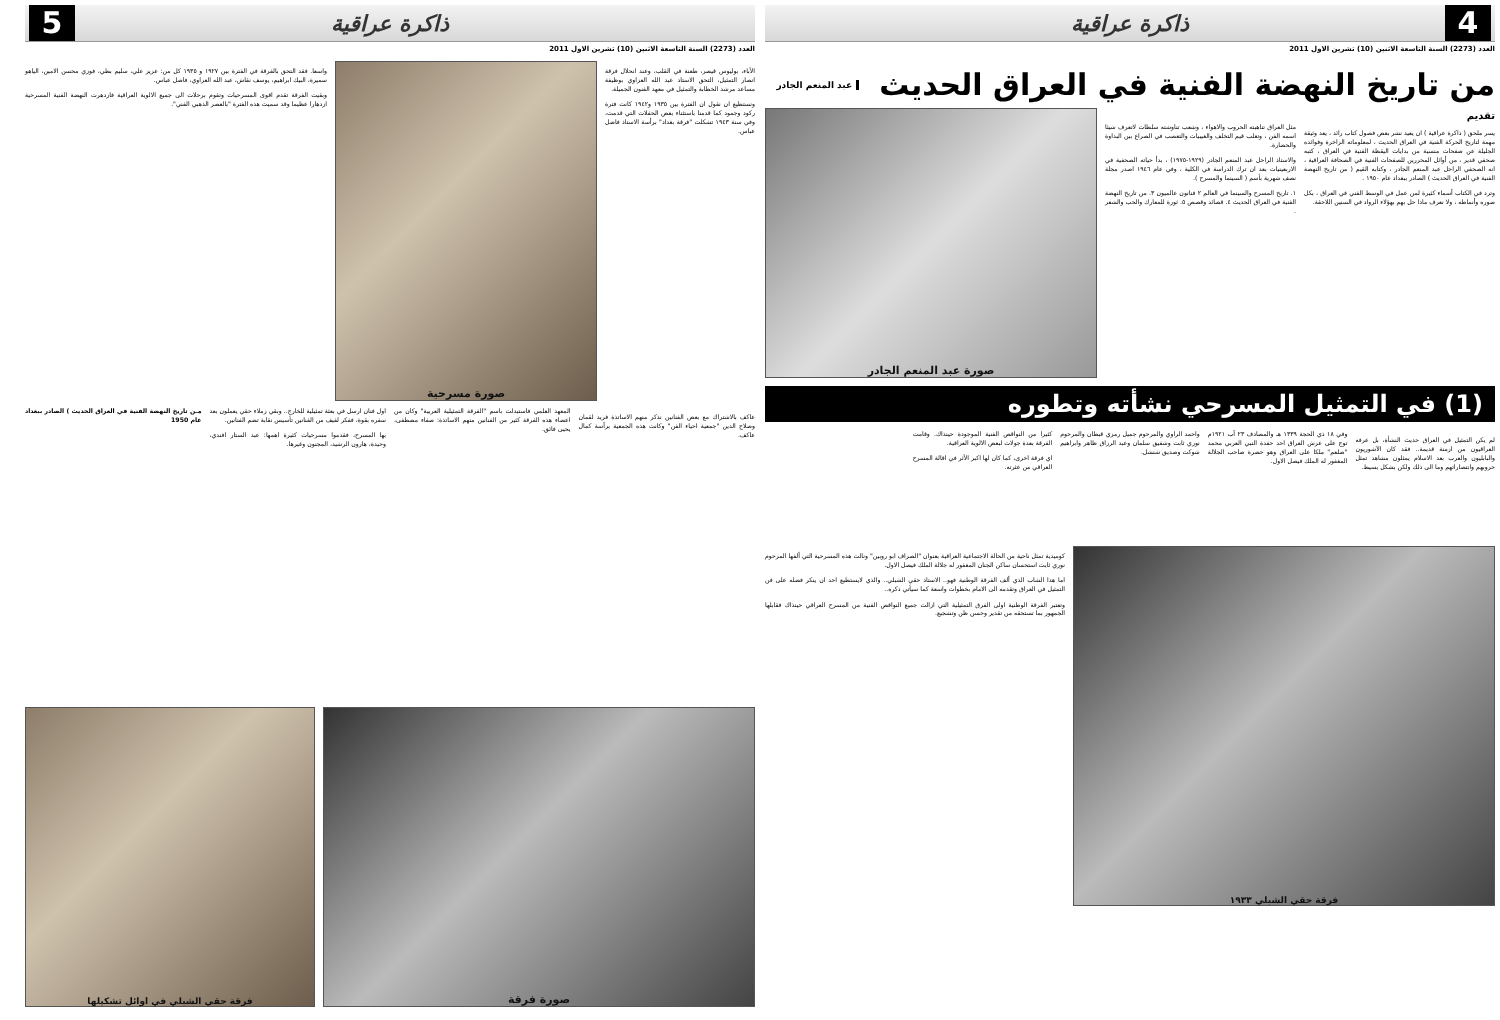4
ذاكرة عراقية
العدد (2273) السنة التاسعة الاثنين (10) تشرين الاول 2011
من تاريخ النهضة الفنية في العراق الحديث
عبد المنعم الجادر
تقديم
يسر ملحق ( ذاكرة عراقية ) ان يعيد نشر بعض فصول كتاب رائد ، يعد وثيقة مهمة لتاريخ الحركة الفنية في العراق الحديث ، لمعلوماته الزاخرة وفوائده الجليلة عن صفحات منسية من بدايات اليقظة الفنية في العراق ، كتبه صحفي قدير ، من أوائل المحررين للصفحات الفنية في الصحافة العراقية ، انه الصحفي الراحل عبد المنعم الجادر ، وكتابه القيم ( من تاريخ النهضة الفنية في العراق الحديث ) الصادر ببغداد عام ١٩٥٠ .
وترد في الكتاب أسماء كثيرة لمن عمل في الوسط الفني في العراق ، بكل صوره وأنماطه ، ولا نعرف ماذا حل بهم بهؤلاء الرواد في السنين اللاحقة.
مثل العراق تناهبته الحروب والاهواء ، وشعب تناوشته سلطات لاتعرف شيئا اسمه الفن ، وتغلب قيم التخلف والغيبيات والتعصب في الصراع بين البداوة والحضارة.
والاستاذ الراحل عبد المنعم الجادر (١٩٢٩-١٩٧٥) ، بدأ حياته الصحفية في الاربعينيات بعد ان ترك الدراسة في الكلية ، وفي عام ١٩٤٦ اصدر مجلة نصف شهرية بأسم ( السينما والمسرح ).
١. تاريخ المسرح والسينما في العالم ٢ فنانون عالميون ٣. من تاريخ النهضة الفنية في العراق الحديث ٤. قصائد وقصص ٥. ثورة للمعارك والحب والشعر .
صورة عبد المنعم الجادر
(1) في التمثيل المسرحي نشأته وتطوره
لم يكن التمثيل في العراق حديث النشأة، بل عرفه العراقيون من ازمنة قديمة.. فقد كان الآشوريون والبابليون والعرب بعد الاسلام يمثلون مشاهد تمثل حروبهم وانتصاراتهم وما الى ذلك ولكن بشكل بسيط.
وفي ١٨ ذي الحجة ١٣٣٩ هـ والمصادف ٢٣ آب ١٩٢١م توج على عرش العراق احد حفدة النبي العربي محمد "صلعم" ملكا على العراق وهو حضرة صاحب الجلالة المغفور له الملك فيصل الاول.
واحمد الراوي والمرحوم جميل رمزي قبطان والمرحوم نوري ثابت وشفيق سلمان وعبد الرزاق ظاهر وابراهيم شوكت وصديق شنشل.
كثيرا من النواقص الفنية الموجودة حينذاك. وقامت الفرقة بعدة جولات لبعض الالوية العراقية.
اي فرقة اخرى، كما كان لها اكبر الأثر في اقالة المسرح العراقي من عثرته.
فرقة حقي الشبلي ١٩٣٣
كوميدية تمثل ناحية من الحالة الاجتماعية العراقية بعنوان "الصراف ابو روبين" ونالت هذه المسرحية التي ألفها المرحوم نوري ثابت استحسان ساكن الجنان المغفور له جلالة الملك فيصل الاول.
اما هذا الشاب الذي ألف الفرقة الوطنية فهو.. الاستاذ حقي الشبلي.. والذي لايستطيع احد ان ينكر فضله على فن التمثيل في العراق وتقدمه الى الامام بخطوات واسعة كما سيأتي ذكره..
وتعتبر الفرقة الوطنية اولى الفرق التمثيلية التي ازالت جميع النواقص الفنية من المسرح العراقي حينذاك فقابلها الجمهور بما تستحقه من تقدير وحسن ظن وتشجيع.
ذاكرة عراقية
5
العدد (2273) السنة التاسعة الاثنين (10) تشرين الاول 2011
الأباء، بوليوس قيصر، طعنة في القلب، وعند انحلال فرقة انصار التمثيل، التحق الاستاذ عبد الله العزاوي بوظيفة مساعد مرشد الخطابة والتمثيل في معهد الفنون الجميلة.
ونستطيع ان نقول ان الفترة بين ١٩٣٥ و١٩٤٢ كانت فترة ركود وجمود كما قدمنا باستثناء بعض الحفلات التي قدمت، وفي سنة ١٩٤٣ تشكلت "فرقة بغداد" برأسة الاستاذ فاضل عباس.
صورة مسرحية
واسعا. فقد التحق بالفرقة في الفترة بين ١٩٢٧ و ١٩٣٥ كل من: عزيز علي، سليم بطي، فوزي محسن الامين، الياهو سميرة، البيك ابراهيم، يوسف نقاش، عبد الله العزاوي، فاضل عباس.
وبقيت الفرقة تقدم اقوى المسرحيات وتقوم برحلات الى جميع الالوية العراقية فازدهرت النهضة الفنية المسرحية ازدهارا عظيما وقد سميت هذه الفترة "بالعصر الذهبي الفني".
عاكف بالاشتراك مع بعض الفنانين نذكر منهم الاساتذة فريد لقمان وصلاح الدين "جمعية احياء الفن" وكانت هذه الجمعية برأسة كمال عاكف.
المعهد العلمي فاستبدلت باسم "الفرقة التمثيلية العربية" وكان من اعضاء هذه الفرقة كثير من الفنانين منهم الاساتذة: صفاء مصطفى، يحيى فائق.
اول فنان ارسل في بعثة تمثيلية للخارج.. وبقي زملاء حقي يعملون بعد سفره بقوة، ففكر لفيف من الفنانين تأسيس نقابة تضم الفنانين.
بها المسرح، فقدموا مسرحيات كثيرة اهمها: عبد الستار افندي، وحيدة، هارون الرشيد، المجنون وغيرها.
مـن تاريخ النهضة الفنية في العراق الحديث ) الصادر ببغداد عام 1950
صورة فرقة
فرقة حقي الشبلي في اوائل تشكيلها